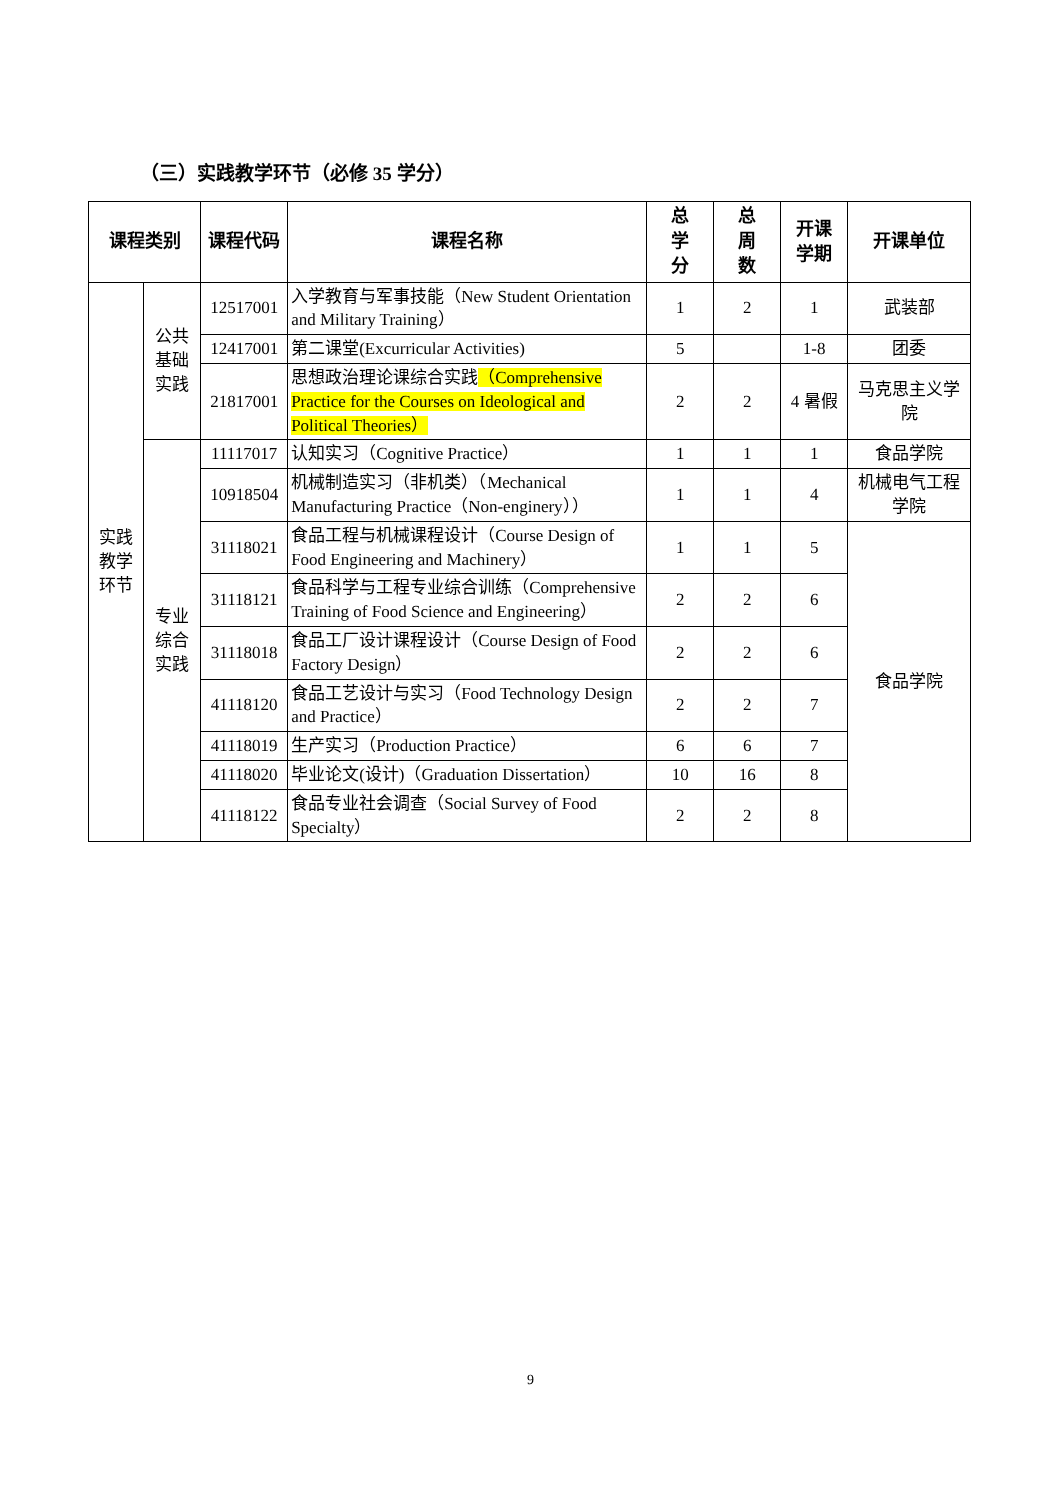（三）实践教学环节（必修 35 学分）
| 课程类别 | | 课程代码 | 课程名称 | 总 学 分 | 总 周 数 | 开课 学期 | 开课单位 |
| --- | --- | --- | --- | --- | --- | --- | --- |
| 实践 教学 环节 | 公共 基础 实践 | 12517001 | 入学教育与军事技能（New Student Orientation and Military Training） | 1 | 2 | 1 | 武装部 |
| | | 12417001 | 第二课堂(Excurricular Activities) | 5 | | 1-8 | 团委 |
| | | 21817001 | 思想政治理论课综合实践 （Comprehensive Practice for the Courses on Ideological and Political Theories） | 2 | 2 | 4 暑假 | 马克思主义学院 |
| | 专业 综合 实践 | 11117017 | 认知实习（Cognitive Practice） | 1 | 1 | 1 | 食品学院 |
| | | 10918504 | 机械制造实习（非机类）（Mechanical Manufacturing Practice（Non-enginery）） | 1 | 1 | 4 | 机械电气工程学院 |
| | | 31118021 | 食品工程与机械课程设计（Course Design of Food Engineering and Machinery） | 1 | 1 | 5 | 食品学院 |
| | | 31118121 | 食品科学与工程专业综合训练（Comprehensive Training of Food Science and Engineering） | 2 | 2 | 6 | |
| | | 31118018 | 食品工厂设计课程设计（Course Design of Food Factory Design） | 2 | 2 | 6 | |
| | | 41118120 | 食品工艺设计与实习（Food Technology Design and Practice） | 2 | 2 | 7 | |
| | | 41118019 | 生产实习（Production Practice） | 6 | 6 | 7 | |
| | | 41118020 | 毕业论文(设计)（Graduation Dissertation） | 10 | 16 | 8 | |
| | | 41118122 | 食品专业社会调查（Social Survey of Food Specialty） | 2 | 2 | 8 | |
9